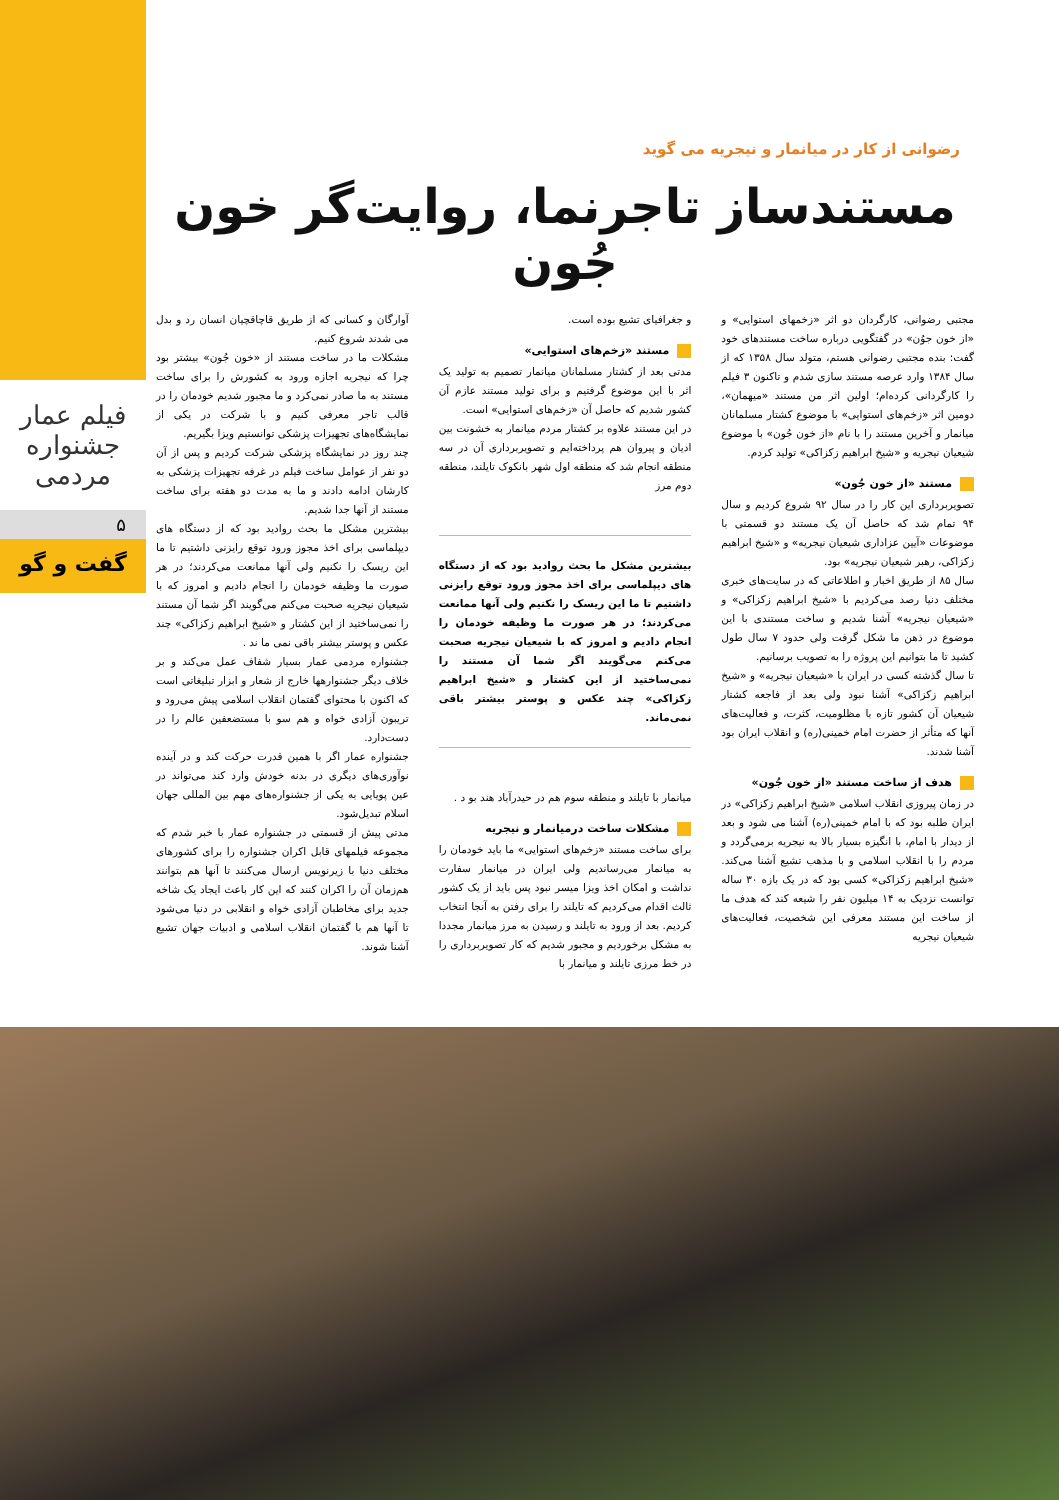فیلم عمار
جشنواره مردمی
۵
گفت و گو
رضوانی از کار در میانمار و نیجریه می گوید
مستندساز تاجرنما، روایت‌گر خون جُون
مجتبی رضوانی، کارگردان دو اثر «زخمهای استوایی» و «از خون جوُن» در گفتگویی درباره ساخت مستندهای خود گفت: بنده مجتبی رضوانی هستم، متولد سال ۱۳۵۸ که از سال ۱۳۸۴ وارد عرصه مستند سازی شدم و تاکنون ۳ فیلم را کارگردانی کرده‌ام؛ اولین اثر من مستند «میهمان»، دومین اثر «زخم‌های استوایی» با موضوع کشتار مسلمانان میانمار و آخرین مستند را با نام «از خون جُون» با موضوع شیعیان نیجریه و «شیخ ابراهیم زکزاکی» تولید کردم.
مستند «از خون جُون»
تصویربرداری این کار را در سال ۹۲ شروع کردیم و سال ۹۴ تمام شد که حاصل آن یک مستند دو قسمتی با موضوعات «آیین عزاداری شیعیان نیجریه» و «شیخ ابراهیم زکزاکی، رهبر شیعیان نیجریه» بود.
سال ۸۵ از طریق اخبار و اطلاعاتی که در سایت‌های خبری مختلف دنیا رصد می‌کردیم با «شیخ ابراهیم زکزاکی» و «شیعیان نیجریه» آشنا شدیم و ساخت مستندی با این موضوع در ذهن ما شکل گرفت ولی حدود ۷ سال طول کشید تا ما بتوانیم این پروژه را به تصویب برسانیم.
تا سال گذشته کسی در ایران با «شیعیان نیجریه» و «شیخ ابراهیم زکزاکی» آشنا نبود ولی بعد از فاجعه کشتار شیعیان آن کشور تازه با مظلومیت، کثرت، و فعالیت‌های آنها که متأثر از حضرت امام خمینی(ره) و انقلاب ایران بود آشنا شدند.
هدف از ساخت مستند «از خون جُون»
در زمان پیروزی انقلاب اسلامی «شیخ ابراهیم زکزاکی» در ایران طلبه بود که با امام خمینی(ره) آشنا می شود و بعد از دیدار با امام، با انگیزه بسیار بالا به نیجریه برمی‌گردد و مردم را با انقلاب اسلامی و با مذهب تشیع آشنا می‌کند. «شیخ ابراهیم زکزاکی» کسی بود که در یک بازه ۳۰ ساله توانست نزدیک به ۱۴ میلیون نفر را شیعه کند که هدف ما از ساخت این مستند معرفی این شخصیت، فعالیت‌های شیعیان نیجریه
و جغرافیای تشیع بوده است.
مستند «زخم‌های استوایی»
مدتی بعد از کشتار مسلمانان میانمار تصمیم به تولید یک اثر با این موضوع گرفتیم و برای تولید مستند عازم آن کشور شدیم که حاصل آن «زخم‌های استوایی» است.
در این مستند علاوه بر کشتار مردم میانمار به خشونت بین ادیان و پیروان هم پرداخته‌ایم و تصویربرداری آن در سه منطقه انجام شد که منطقه اول شهر بانکوک تایلند، منطقه دوم مرز
بیشترین مشکل ما بحث روادید بود که از دستگاه های دیپلماسی برای اخذ مجوز ورود توقع رایزنی داشتیم تا ما این ریسک را نکنیم ولی آنها ممانعت می‌کردند؛ در هر صورت ما وظیفه خودمان را انجام دادیم و امروز که با شیعیان نیجریه صحبت می‌کنم می‌گویند اگر شما آن مستند را نمی‌ساختید از این کشتار و «شیخ ابراهیم زکزاکی» چند عکس و پوستر بیشتر باقی نمی‌ماند.
میانمار با تایلند و منطقه سوم هم در حیدرآباد هند بو د .
مشکلات ساخت درمیانمار و نیجریه
برای ساخت مستند «زخم‌های استوایی» ما باید خودمان را به میانمار می‌رساندیم ولی ایران در میانمار سفارت نداشت و امکان اخذ ویزا میسر نبود پس باید از یک کشور ثالث اقدام می‌کردیم که تایلند را برای رفتن به آنجا انتخاب کردیم. بعد از ورود به تایلند و رسیدن به مرز میانمار مجددا به مشکل برخوردیم و مجبور شدیم که کار تصویربرداری را در خط مرزی تایلند و میانمار با
آوارگان و کسانی که از طریق قاچاقچیان انسان رد و بدل می شدند شروع کنیم.
مشکلات ما در ساخت مستند از «خون جُون» بیشتر بود چرا که نیجریه اجازه ورود به کشورش را برای ساخت مستند به ما صادر نمی‌کرد و ما مجبور شدیم خودمان را در قالب تاجر معرفی کنیم و با شرکت در یکی از نمایشگاه‌های تجهیزات پزشکی توانستیم ویزا بگیریم.
چند روز در نمایشگاه پزشکی شرکت کردیم و پس از آن دو نفر از عوامل ساخت فیلم در غرفه تجهیزات پزشکی به کارشان ادامه دادند و ما به مدت دو هفته برای ساخت مستند از آنها جدا شدیم.
بیشترین مشکل ما بحث روادید بود که از دستگاه های دیپلماسی برای اخذ مجوز ورود توقع رایزنی داشتیم تا ما این ریسک را نکنیم ولی آنها ممانعت می‌کردند؛ در هر صورت ما وظیفه خودمان را انجام دادیم و امروز که با شیعیان نیجریه صحبت می‌کنم می‌گویند اگر شما آن مستند را نمی‌ساختید از این کشتار و «شیخ ابراهیم زکزاکی» چند عکس و پوستر بیشتر باقی نمی ما ند .
جشنواره مردمی عمار بسیار شفاف عمل می‌کند و بر خلاف دیگر جشنوارهها خارج از شعار و ابزار تبلیغاتی است که اکنون با محتوای گفتمان انقلاب اسلامی پیش می‌رود و تریبون آزادی خواه و هم سو با مستضعفین عالم را در دست‌دارد.
جشنواره عمار اگر با همین قدرت حرکت کند و در آینده نوآوری‌های دیگری در بدنه خودش وارد کند می‌تواند در عین پویایی به یکی از جشنواره‌های مهم بین المللی جهان اسلام تبدیل‌شود.
مدتی پیش از قسمتی در جشنواره عمار با خبر شدم که مجموعه فیلمهای قابل اکران جشنواره را برای کشورهای مختلف دنیا با زیرنویس ارسال می‌کنند تا آنها هم بتوانند هم‌زمان آن را اکران کنند که این کار باعث ایجاد یک شاخه جدید برای مخاطبان آزادی خواه و انقلابی در دنیا می‌شود تا آنها هم با گفتمان انقلاب اسلامی و ادبیات جهان تشیع آشنا شوند.